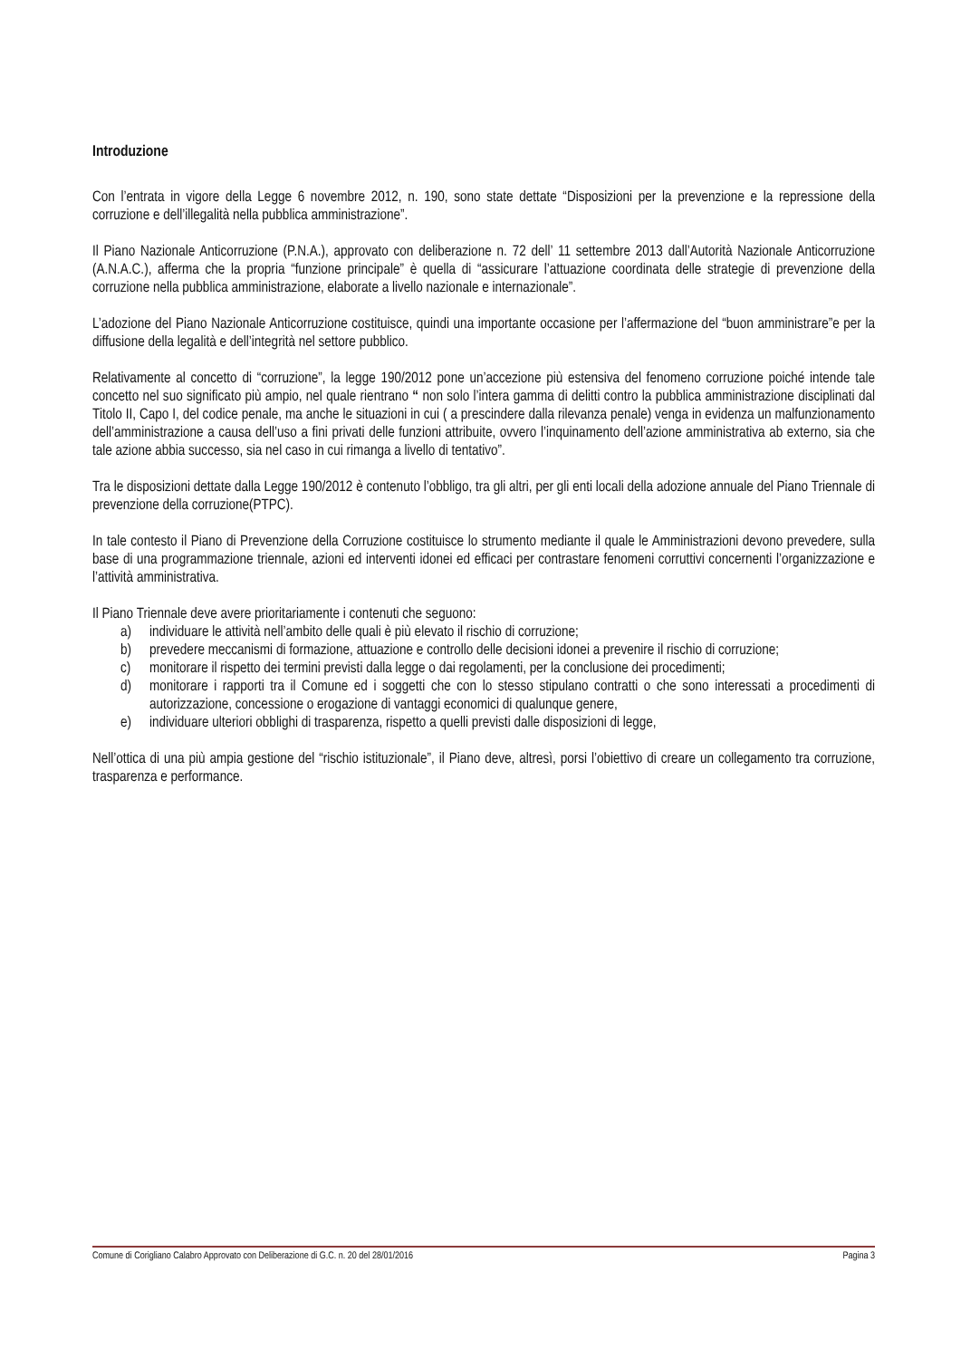Introduzione
Con l’entrata in vigore della Legge 6 novembre 2012, n. 190, sono state dettate “Disposizioni per la prevenzione e la repressione della corruzione e dell’illegalità nella pubblica amministrazione”.
Il Piano Nazionale Anticorruzione (P.N.A.), approvato con deliberazione n. 72 dell’ 11 settembre 2013 dall’Autorità Nazionale Anticorruzione (A.N.A.C.), afferma che la propria “funzione principale” è quella di “assicurare l’attuazione coordinata delle strategie di prevenzione della corruzione nella pubblica amministrazione, elaborate a livello nazionale e internazionale”.
L’adozione del Piano Nazionale Anticorruzione costituisce, quindi una importante occasione per l’affermazione del “buon amministrare”e per la diffusione della legalità e dell’integrità nel settore pubblico.
Relativamente al concetto di “corruzione”, la legge 190/2012 pone un’accezione più estensiva del fenomeno corruzione poiché intende tale concetto nel suo significato più ampio, nel quale rientrano “ non solo l’intera gamma di delitti contro la pubblica amministrazione disciplinati dal Titolo II, Capo I, del codice penale, ma anche le situazioni in cui ( a prescindere dalla rilevanza penale) venga in evidenza un malfunzionamento dell’amministrazione a causa dell’uso a fini privati delle funzioni attribuite, ovvero l’inquinamento dell’azione amministrativa ab externo, sia che tale azione abbia successo, sia nel caso in cui rimanga a livello di tentativo”.
Tra le disposizioni dettate dalla Legge 190/2012 è contenuto l’obbligo, tra gli altri, per gli enti locali della adozione annuale del Piano Triennale di prevenzione della corruzione(PTPC).
In tale contesto il Piano di Prevenzione della Corruzione costituisce lo strumento mediante il quale le Amministrazioni devono prevedere, sulla base di una programmazione triennale, azioni ed interventi idonei ed efficaci per contrastare fenomeni corruttivi concernenti l’organizzazione e l’attività amministrativa.
Il Piano Triennale deve avere prioritariamente i contenuti che seguono:
a) individuare le attività nell’ambito delle quali è più elevato il rischio di corruzione;
b) prevedere meccanismi di formazione, attuazione e controllo delle decisioni idonei a prevenire il rischio di corruzione;
c) monitorare il rispetto dei termini previsti dalla legge o dai regolamenti, per la conclusione dei procedimenti;
d) monitorare i rapporti tra il Comune ed i soggetti che con lo stesso stipulano contratti o che sono interessati a procedimenti di autorizzazione, concessione o erogazione di vantaggi economici di qualunque genere,
e) individuare ulteriori obblighi di trasparenza, rispetto a quelli previsti dalle disposizioni di legge,
Nell’ottica di una più ampia gestione del “rischio istituzionale”, il Piano deve, altresì, porsi l’obiettivo di creare un collegamento tra corruzione, trasparenza e performance.
Comune di Corigliano Calabro Approvato con Deliberazione di G.C. n. 20 del 28/01/2016 Pagina 3